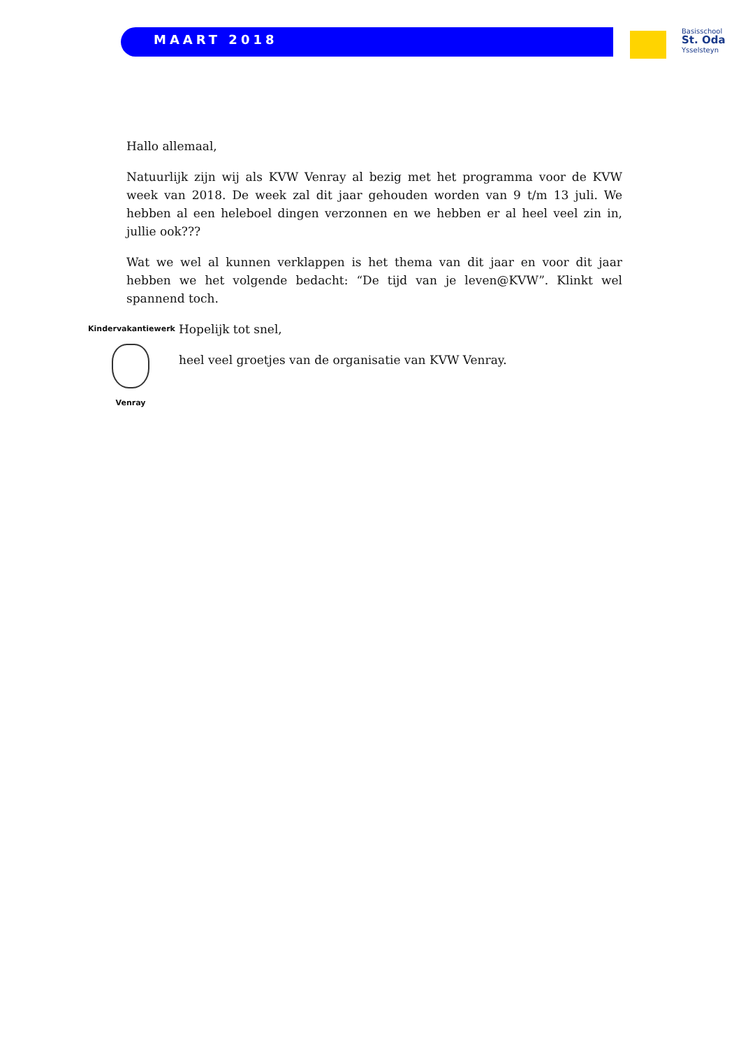MAART 2018
Basisschool
St. Oda
Ysselsteyn
Hallo allemaal,
Natuurlijk zijn wij als KVW Venray al bezig met het programma voor de KVW week van 2018. De week zal dit jaar gehouden worden van 9 t/m 13 juli. We hebben al een heleboel dingen verzonnen en we hebben er al heel veel zin in, jullie ook???
Wat we wel al kunnen verklappen is het thema van dit jaar en voor dit jaar hebben we het volgende bedacht: “De tijd van je leven@KVW”. Klinkt wel spannend toch.
Kindervakantiewerk
Venray
Hopelijk tot snel,
heel veel groetjes van de organisatie van KVW Venray.